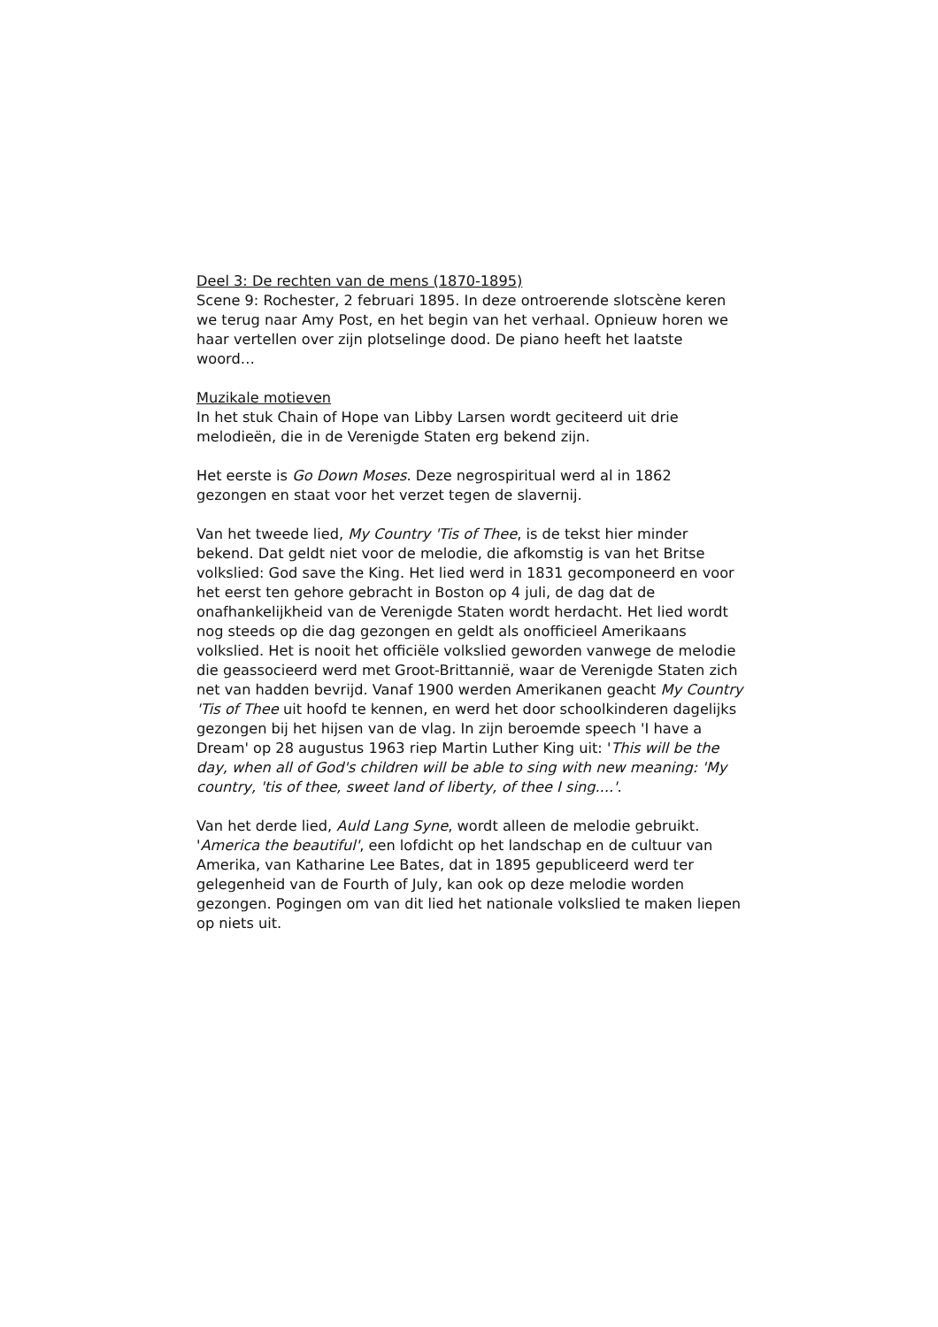Deel 3: De rechten van de mens (1870-1895)
Scene 9: Rochester, 2 februari 1895. In deze ontroerende slotscène keren we terug naar Amy Post, en het begin van het verhaal. Opnieuw horen we haar vertellen over zijn plotselinge dood. De piano heeft het laatste woord…
Muzikale motieven
In het stuk Chain of Hope van Libby Larsen wordt geciteerd uit drie melodieën, die in de Verenigde Staten erg bekend zijn.
Het eerste is Go Down Moses. Deze negrospiritual werd al in 1862 gezongen en staat voor het verzet tegen de slavernij.
Van het tweede lied, My Country 'Tis of Thee, is de tekst hier minder bekend. Dat geldt niet voor de melodie, die afkomstig is van het Britse volkslied: God save the King. Het lied werd in 1831 gecomponeerd en voor het eerst ten gehore gebracht in Boston op 4 juli, de dag dat de onafhankelijkheid van de Verenigde Staten wordt herdacht. Het lied wordt nog steeds op die dag gezongen en geldt als onofficieel Amerikaans volkslied. Het is nooit het officiële volkslied geworden vanwege de melodie die geassocieerd werd met Groot-Brittannië, waar de Verenigde Staten zich net van hadden bevrijd. Vanaf 1900 werden Amerikanen geacht My Country 'Tis of Thee uit hoofd te kennen, en werd het door schoolkinderen dagelijks gezongen bij het hijsen van de vlag. In zijn beroemde speech 'I have a Dream' op 28 augustus 1963 riep Martin Luther King uit: 'This will be the day, when all of God's children will be able to sing with new meaning: 'My country, 'tis of thee, sweet land of liberty, of thee I sing....'.
Van het derde lied, Auld Lang Syne, wordt alleen de melodie gebruikt. 'America the beautiful', een lofdicht op het landschap en de cultuur van Amerika, van Katharine Lee Bates, dat in 1895 gepubliceerd werd ter gelegenheid van de Fourth of July, kan ook op deze melodie worden gezongen. Pogingen om van dit lied het nationale volkslied te maken liepen op niets uit.